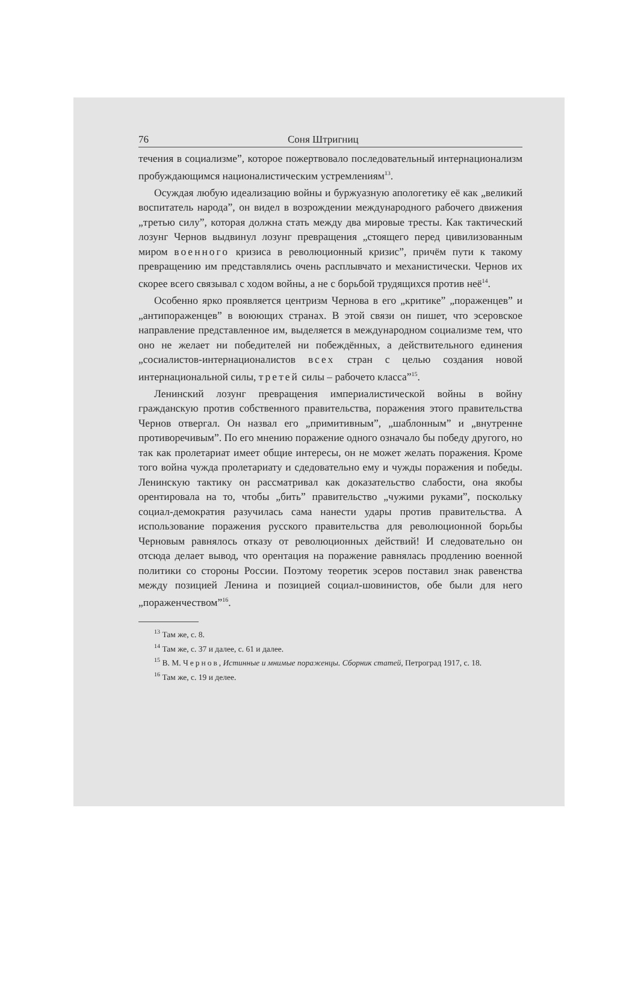76 Соня Штригниц
течения в социализме”, которое пожертвовало последователь­ный интернационализм пробуждающимся националистическим устремлениям<sup>13</sup>.
Осуждая любую идеализацию войны и буржуазную апологетику её как „великий воспитатель народа”, он видел в возрождении международного рабочего движения „третью силу”, которая должна стать между два мировые тресты. Как тактический лозунг Чернов выдвинул лозунг превращения „стоящего перед цивилизованным миром военного кризиса в революционный кризис”, причём пути к такому превращению им представлялись очень расплывчато и механистически. Чернов их скорее всего связывал с ходом войны, а не с борьбой трудящихся против неё<sup>14</sup>.
Особенно ярко проявляется центризм Чернова в его „критике” „пораженцев” и „антипораженцев” в воюющих странах. В этой связи он пишет, что эсеровское направление представленное им, выделяется в международном социализме тем, что оно не желает ни победителей ни побеждённых, а действительного единения „сосиалистов-интерна­ционалистов всех стран с целью создания новой интернациональной силы, третей силы – рабочето класса”<sup>15</sup>.
Ленинский лозунг превращения империалистической войны в войну гражданскую против собственного правительства, поражения этого правительства Чернов отвергал. Он назвал его „примитивным”, „шаблонным” и „внутренне противоречивым”. По его мнению поражение одного означало бы победу другого, но так как пролетариат имеет общие интересы, он не может желать поражения. Кроме того война чужда пролетариату и сдедовательно ему и чужды поражения и победы. Ленинскую тактику он рассматривал как доказательство слабости, она якобы орентировала на то, чтобы „бить” правительство „чужими руками”, поскольку социал-демократия разучилась сама нанести удары против правительства. А использование поражения русского правительства для революционной борьбы Черновым равнялось отказу от революционных действий! И следовательно он отсюда делает вывод, что орентация на поражение равнялась продлению военной политики со стороны России. Поэтому теоретик эсеров поставил знак равенства между позицией Ленина и позицией социал-шовинистов, обе были для него „пораженчеством”<sup>16</sup>.
<sup>13</sup> Там же, с. 8.
<sup>14</sup> Там же, с. 37 и далее, с. 61 и далее.
<sup>15</sup> В. М. Чернов, Истинные и мнимые пораженцы. Сборник статей, Петроград 1917, с. 18.
<sup>16</sup> Там же, с. 19 и делее.